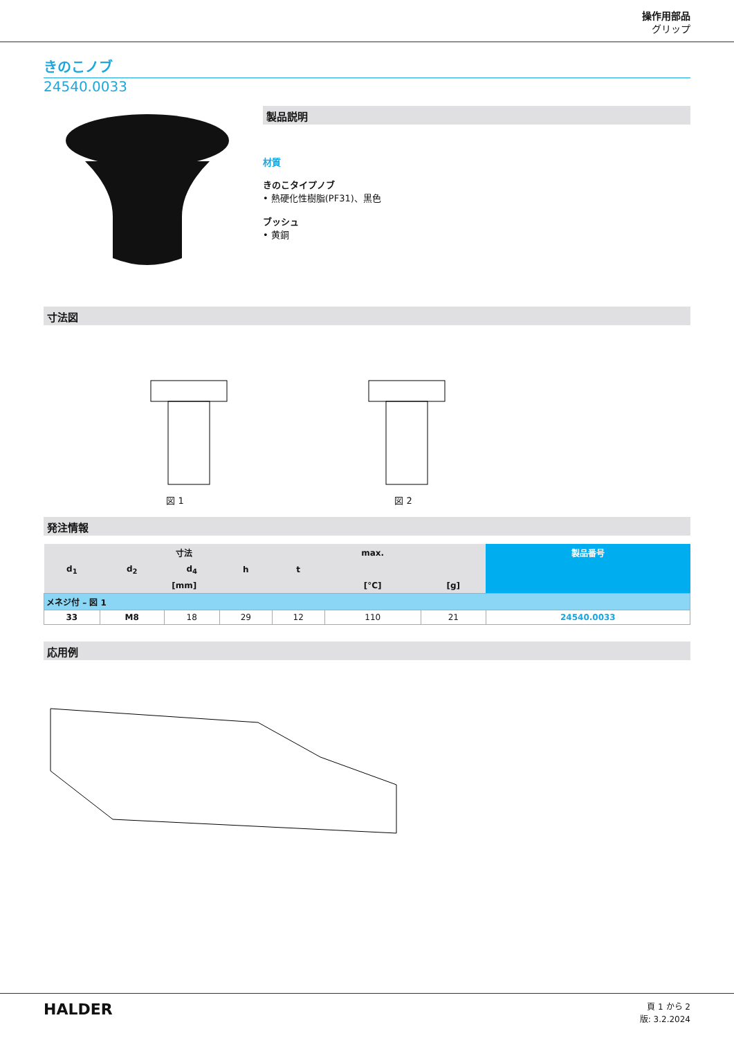操作用部品
グリップ
きのこノブ
24540.0033
製品説明
材質
きのこタイプノブ
• 熱硬化性樹脂(PF31)、黒色
ブッシュ
• 黄銅
寸法図
図 1
図 2
発注情報
| 寸法 | | | | | max. | | 製品番号 |
| --- | --- | --- | --- | --- | --- | --- | --- |
| d<sub>1</sub> | d<sub>2</sub> | d<sub>4</sub> | h | t | | | |
| [mm] | | | | | [°C] | [g] | |
| メネジ付 – 図 1 | | | | | | | |
| 33 | M8 | 18 | 29 | 12 | 110 | 21 | 24540.0033 |
応用例
HALDER
頁 1 から 2
版: 3.2.2024